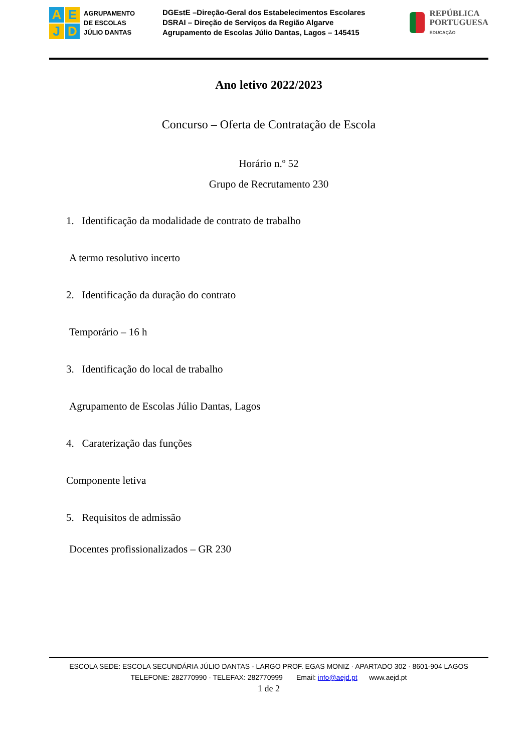A
E
J
D
AGRUPAMENTO
DE ESCOLAS
JÚLIO DANTAS
DGEstE –Direção-Geral dos Estabelecimentos Escolares
DSRAI – Direção de Serviços da Região Algarve
Agrupamento de Escolas Júlio Dantas, Lagos – 145415
REPÚBLICA
PORTUGUESA
EDUCAÇÃO
Ano letivo 2022/2023
Concurso – Oferta de Contratação de Escola
Horário n.º 52
Grupo de Recrutamento 230
1. Identificação da modalidade de contrato de trabalho
A termo resolutivo incerto
2. Identificação da duração do contrato
Temporário – 16 h
3. Identificação do local de trabalho
Agrupamento de Escolas Júlio Dantas, Lagos
4. Caraterização das funções
Componente letiva
5. Requisitos de admissão
Docentes profissionalizados – GR 230
ESCOLA SEDE: ESCOLA SECUNDÁRIA JÚLIO DANTAS - LARGO PROF. EGAS MONIZ · APARTADO 302 · 8601-904 LAGOS
TELEFONE: 282770990 · TELEFAX: 282770999 Email: info@aejd.pt www.aejd.pt
1 de 2